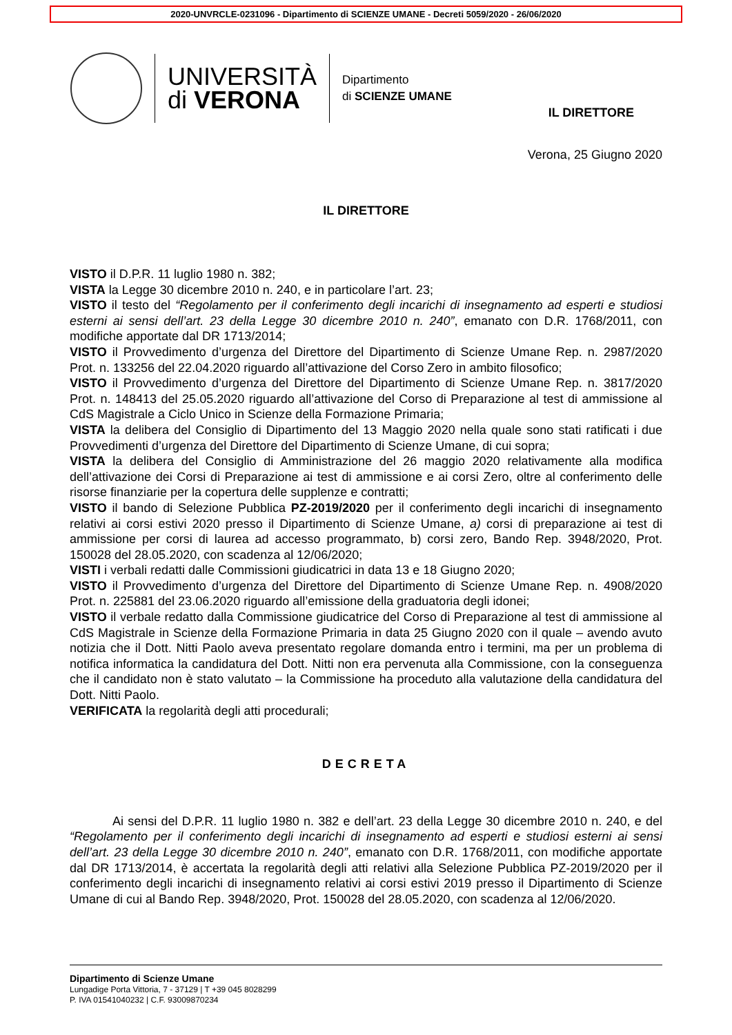2020-UNVRCLE-0231096 - Dipartimento di SCIENZE UMANE - Decreti 5059/2020 - 26/06/2020
UNIVERSITÀ
di VERONA
Dipartimento
di SCIENZE UMANE
IL DIRETTORE
Verona, 25 Giugno 2020
IL DIRETTORE
VISTO il D.P.R. 11 luglio 1980 n. 382;
VISTA la Legge 30 dicembre 2010 n. 240, e in particolare l’art. 23;
VISTO il testo del “Regolamento per il conferimento degli incarichi di insegnamento ad esperti e studiosi esterni ai sensi dell’art. 23 della Legge 30 dicembre 2010 n. 240”, emanato con D.R. 1768/2011, con modifiche apportate dal DR 1713/2014;
VISTO il Provvedimento d’urgenza del Direttore del Dipartimento di Scienze Umane Rep. n. 2987/2020 Prot. n. 133256 del 22.04.2020 riguardo all’attivazione del Corso Zero in ambito filosofico;
VISTO il Provvedimento d’urgenza del Direttore del Dipartimento di Scienze Umane Rep. n. 3817/2020 Prot. n. 148413 del 25.05.2020 riguardo all’attivazione del Corso di Preparazione al test di ammissione al CdS Magistrale a Ciclo Unico in Scienze della Formazione Primaria;
VISTA la delibera del Consiglio di Dipartimento del 13 Maggio 2020 nella quale sono stati ratificati i due Provvedimenti d’urgenza del Direttore del Dipartimento di Scienze Umane, di cui sopra;
VISTA la delibera del Consiglio di Amministrazione del 26 maggio 2020 relativamente alla modifica dell’attivazione dei Corsi di Preparazione ai test di ammissione e ai corsi Zero, oltre al conferimento delle risorse finanziarie per la copertura delle supplenze e contratti;
VISTO il bando di Selezione Pubblica PZ-2019/2020 per il conferimento degli incarichi di insegnamento relativi ai corsi estivi 2020 presso il Dipartimento di Scienze Umane, a) corsi di preparazione ai test di ammissione per corsi di laurea ad accesso programmato, b) corsi zero, Bando Rep. 3948/2020, Prot. 150028 del 28.05.2020, con scadenza al 12/06/2020;
VISTI i verbali redatti dalle Commissioni giudicatrici in data 13 e 18 Giugno 2020;
VISTO il Provvedimento d’urgenza del Direttore del Dipartimento di Scienze Umane Rep. n. 4908/2020 Prot. n. 225881 del 23.06.2020 riguardo all’emissione della graduatoria degli idonei;
VISTO il verbale redatto dalla Commissione giudicatrice del Corso di Preparazione al test di ammissione al CdS Magistrale in Scienze della Formazione Primaria in data 25 Giugno 2020 con il quale – avendo avuto notizia che il Dott. Nitti Paolo aveva presentato regolare domanda entro i termini, ma per un problema di notifica informatica la candidatura del Dott. Nitti non era pervenuta alla Commissione, con la conseguenza che il candidato non è stato valutato – la Commissione ha proceduto alla valutazione della candidatura del Dott. Nitti Paolo.
VERIFICATA la regolarità degli atti procedurali;
DECRETA
Ai sensi del D.P.R. 11 luglio 1980 n. 382 e dell’art. 23 della Legge 30 dicembre 2010 n. 240, e del “Regolamento per il conferimento degli incarichi di insegnamento ad esperti e studiosi esterni ai sensi dell’art. 23 della Legge 30 dicembre 2010 n. 240”, emanato con D.R. 1768/2011, con modifiche apportate dal DR 1713/2014, è accertata la regolarità degli atti relativi alla Selezione Pubblica PZ-2019/2020 per il conferimento degli incarichi di insegnamento relativi ai corsi estivi 2019 presso il Dipartimento di Scienze Umane di cui al Bando Rep. 3948/2020, Prot. 150028 del 28.05.2020, con scadenza al 12/06/2020.
Dipartimento di Scienze Umane
Lungadige Porta Vittoria, 7 - 37129 | T +39 045 8028299
P. IVA 01541040232 | C.F. 93009870234